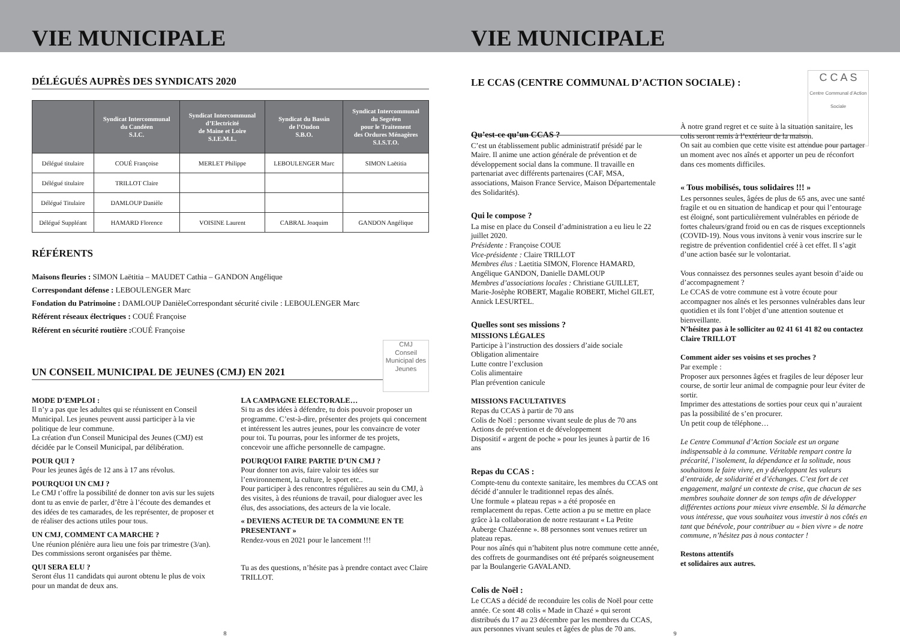VIE MUNICIPALE VIE MUNICIPALE
DÉLÉGUÉS AUPRÈS DES SYNDICATS 2020
| | Syndicat Intercommunal du Candéen S.I.C. | Syndicat Intercommunal d’Electricité de Maine et Loire S.I.E.M.L. | Syndicat du Bassin de l’Oudon S.B.O. | Syndicat Intercommunal du Segréen pour le Traitement des Ordures Ménagères S.I.S.T.O. |
| --- | --- | --- | --- | --- |
| Délégué titulaire | COUÉ Françoise | MERLET Philippe | LEBOULENGER Marc | SIMON Laëtitia |
| Délégué titulaire | TRILLOT Claire | | | |
| Délégué Titulaire | DAMLOUP Danièle | | | |
| Délégué Suppléant | HAMARD Florence | VOISINE Laurent | CABRAL Joaquim | GANDON Angélique |
RÉFÉRENTS
Maisons fleuries : SIMON Laëtitia – MAUDET Cathia – GANDON Angélique
Correspondant défense : LEBOULENGER Marc
Fondation du Patrimoine : DAMLOUP DanièleCorrespondant sécurité civile : LEBOULENGER Marc
Référent réseaux électriques : COUÉ Françoise
Référent en sécurité routière : COUÉ Françoise
UN CONSEIL MUNICIPAL DE JEUNES (CMJ) EN 2021
CMJ
Conseil Municipal des Jeunes
MODE D’EMPLOI :
Il n’y a pas que les adultes qui se réunissent en Conseil Municipal. Les jeunes peuvent aussi participer à la vie politique de leur commune.
La création d'un Conseil Municipal des Jeunes (CMJ) est décidée par le Conseil Municipal, par délibération.
POUR QUI ?
Pour les jeunes âgés de 12 ans à 17 ans révolus.
POURQUOI UN CMJ ?
Le CMJ t’offre la possibilité de donner ton avis sur les sujets dont tu as envie de parler, d’être à l’écoute des demandes et des idées de tes camarades, de les représenter, de proposer et de réaliser des actions utiles pour tous.
UN CMJ, COMMENT CA MARCHE ?
Une réunion plénière aura lieu une fois par trimestre (3/an). Des commissions seront organisées par thème.
QUI SERA ELU ?
Seront élus 11 candidats qui auront obtenu le plus de voix pour un mandat de deux ans.
LA CAMPAGNE ELECTORALE…
Si tu as des idées à défendre, tu dois pouvoir proposer un programme. C’est-à-dire, présenter des projets qui concernent et intéressent les autres jeunes, pour les convaincre de voter pour toi. Tu pourras, pour les informer de tes projets, concevoir une affiche personnelle de campagne.
POURQUOI FAIRE PARTIE D’UN CMJ ?
Pour donner ton avis, faire valoir tes idées sur l’environnement, la culture, le sport etc..
Pour participer à des rencontres régulières au sein du CMJ, à des visites, à des réunions de travail, pour dialoguer avec les élus, des associations, des acteurs de la vie locale.
« DEVIENS ACTEUR DE TA COMMUNE EN TE PRESENTANT »
Rendez-vous en 2021 pour le lancement !!!
Tu as des questions, n’hésite pas à prendre contact avec Claire TRILLOT.
8
LE CCAS (CENTRE COMMUNAL D’ACTION SOCIALE) :
C C A S
Centre Communal d’Action Sociale
Qu’est-ce qu’un CCAS ?
C’est un établissement public administratif présidé par le Maire. Il anime une action générale de prévention et de développement social dans la commune. Il travaille en partenariat avec différents partenaires (CAF, MSA, associations, Maison France Service, Maison Départementale des Solidarités).
Qui le compose ?
La mise en place du Conseil d’administration a eu lieu le 22 juillet 2020.
Présidente : Françoise COUE
Vice-présidente : Claire TRILLOT
Membres élus : Laetitia SIMON, Florence HAMARD, Angélique GANDON, Danielle DAMLOUP
Membres d’associations locales : Christiane GUILLET, Marie-Josèphe ROBERT, Magalie ROBERT, Michel GILET, Annick LESURTEL.
Quelles sont ses missions ?
MISSIONS LÉGALES
Participe à l’instruction des dossiers d’aide sociale
Obligation alimentaire
Lutte contre l’exclusion
Colis alimentaire
Plan prévention canicule
MISSIONS FACULTATIVES
Repas du CCAS à partir de 70 ans
Colis de Noël : personne vivant seule de plus de 70 ans
Actions de prévention et de développement
Dispositif « argent de poche » pour les jeunes à partir de 16 ans
Repas du CCAS :
Compte-tenu du contexte sanitaire, les membres du CCAS ont décidé d’annuler le traditionnel repas des aînés.
Une formule « plateau repas » a été proposée en remplacement du repas. Cette action a pu se mettre en place grâce à la collaboration de notre restaurant « La Petite Auberge Chazéenne ». 88 personnes sont venues retirer un plateau repas.
Pour nos aînés qui n’habitent plus notre commune cette année, des coffrets de gourmandises ont été préparés soigneusement par la Boulangerie GAVALAND.
Colis de Noël :
Le CCAS a décidé de reconduire les colis de Noël pour cette année. Ce sont 48 colis « Made in Chazé » qui seront distribués du 17 au 23 décembre par les membres du CCAS, aux personnes vivant seules et âgées de plus de 70 ans.
À notre grand regret et ce suite à la situation sanitaire, les colis seront remis à l’extérieur de la maison.
On sait au combien que cette visite est attendue pour partager un moment avec nos aînés et apporter un peu de réconfort dans ces moments difficiles.
« Tous mobilisés, tous solidaires !!! »
Les personnes seules, âgées de plus de 65 ans, avec une santé fragile et ou en situation de handicap et pour qui l’entourage est éloigné, sont particulièrement vulnérables en période de fortes chaleurs/grand froid ou en cas de risques exceptionnels (COVID-19). Nous vous invitons à venir vous inscrire sur le registre de prévention confidentiel créé à cet effet. Il s’agit d’une action basée sur le volontariat.
Vous connaissez des personnes seules ayant besoin d’aide ou d’accompagnement ?
Le CCAS de votre commune est à votre écoute pour accompagner nos aînés et les personnes vulnérables dans leur quotidien et ils font l’objet d’une attention soutenue et bienveillante.
N’hésitez pas à le solliciter au 02 41 61 41 82 ou contactez Claire TRILLOT
Comment aider ses voisins et ses proches ?
Par exemple :
Proposer aux personnes âgées et fragiles de leur déposer leur course, de sortir leur animal de compagnie pour leur éviter de sortir.
Imprimer des attestations de sorties pour ceux qui n’auraient pas la possibilité de s’en procurer.
Un petit coup de téléphone…
Le Centre Communal d’Action Sociale est un organe indispensable à la commune. Véritable rempart contre la précarité, l’isolement, la dépendance et la solitude, nous souhaitons le faire vivre, en y développant les valeurs d’entraide, de solidarité et d’échanges. C’est fort de cet engagement, malgré un contexte de crise, que chacun de ses membres souhaite donner de son temps afin de développer différentes actions pour mieux vivre ensemble. Si la démarche vous intéresse, que vous souhaitez vous investir à nos côtés en tant que bénévole, pour contribuer au « bien vivre » de notre commune, n’hésitez pas à nous contacter !
Restons attentifs
et solidaires aux autres.
9